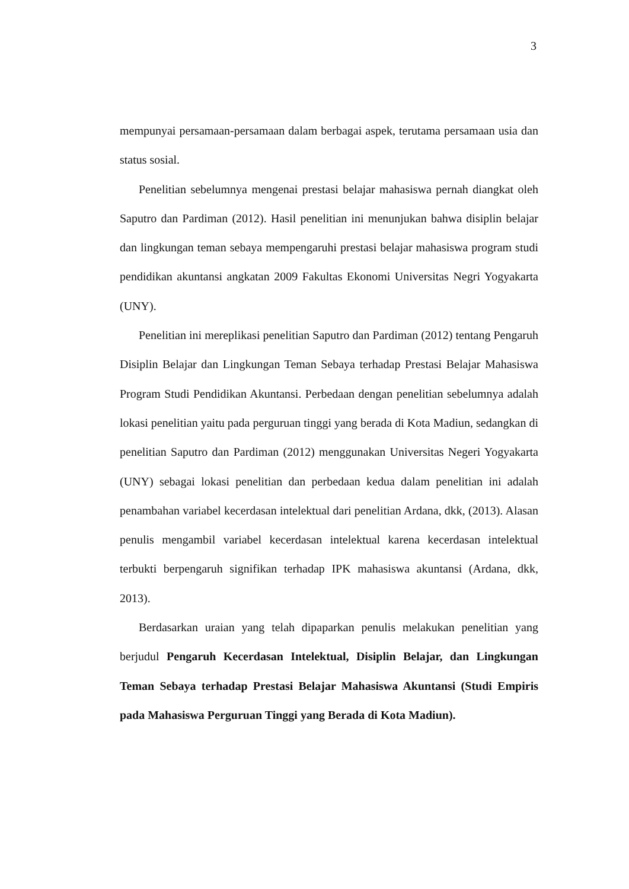3
mempunyai persamaan-persamaan dalam berbagai aspek, terutama persamaan usia dan status sosial.
Penelitian sebelumnya mengenai prestasi belajar mahasiswa pernah diangkat oleh Saputro dan Pardiman (2012). Hasil penelitian ini menunjukan bahwa disiplin belajar dan lingkungan teman sebaya mempengaruhi prestasi belajar mahasiswa program studi pendidikan akuntansi angkatan 2009 Fakultas Ekonomi Universitas Negri Yogyakarta (UNY).
Penelitian ini mereplikasi penelitian Saputro dan Pardiman (2012) tentang Pengaruh Disiplin Belajar dan Lingkungan Teman Sebaya terhadap Prestasi Belajar Mahasiswa Program Studi Pendidikan Akuntansi. Perbedaan dengan penelitian sebelumnya adalah lokasi penelitian yaitu pada perguruan tinggi yang berada di Kota Madiun, sedangkan di penelitian Saputro dan Pardiman (2012) menggunakan Universitas Negeri Yogyakarta (UNY) sebagai lokasi penelitian dan perbedaan kedua dalam penelitian ini adalah penambahan variabel kecerdasan intelektual dari penelitian Ardana, dkk, (2013). Alasan penulis mengambil variabel kecerdasan intelektual karena kecerdasan intelektual terbukti berpengaruh signifikan terhadap IPK mahasiswa akuntansi (Ardana, dkk, 2013).
Berdasarkan uraian yang telah dipaparkan penulis melakukan penelitian yang berjudul Pengaruh Kecerdasan Intelektual, Disiplin Belajar, dan Lingkungan Teman Sebaya terhadap Prestasi Belajar Mahasiswa Akuntansi (Studi Empiris pada Mahasiswa Perguruan Tinggi yang Berada di Kota Madiun).